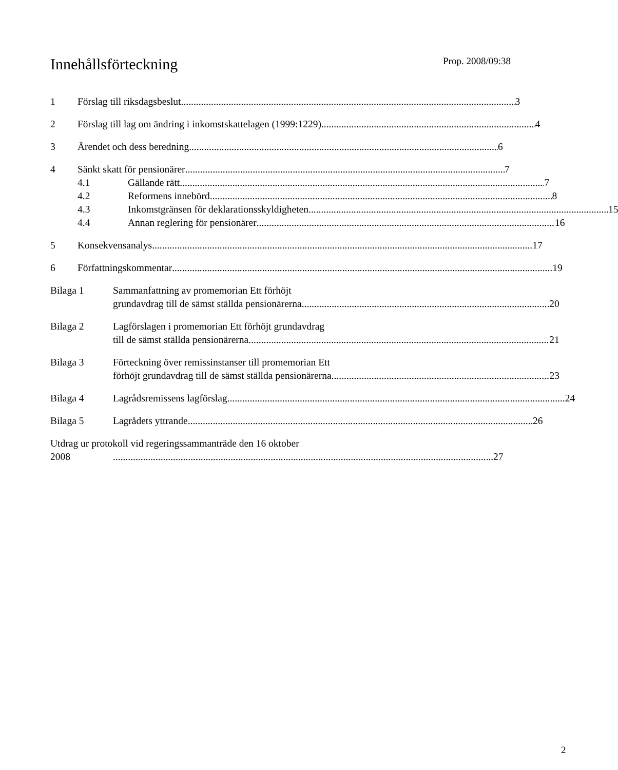Innehållsförteckning
Prop. 2008/09:38
1 Förslag till riksdagsbeslut 3
2 Förslag till lag om ändring i inkomstskattelagen (1999:1229) 4
3 Ärendet och dess beredning 6
4 Sänkt skatt för pensionärer 7
4.1 Gällande rätt 7
4.2 Reformens innebörd 8
4.3 Inkomstgränsen för deklarationsskyldigheten 15
4.4 Annan reglering för pensionärer 16
5 Konsekvensanalys 17
6 Författningskommentar 19
Bilaga 1 Sammanfattning av promemorian Ett förhöjt
grundavdrag till de sämst ställda pensionärerna 20
Bilaga 2 Lagförslagen i promemorian Ett förhöjt grundavdrag
till de sämst ställda pensionärerna 21
Bilaga 3 Förteckning över remissinstanser till promemorian Ett
förhöjt grundavdrag till de sämst ställda pensionärerna 23
Bilaga 4 Lagrådsremissens lagförslag 24
Bilaga 5 Lagrådets yttrande 26
Utdrag ur protokoll vid regeringssammanträde den 16 oktober
2008 27
2